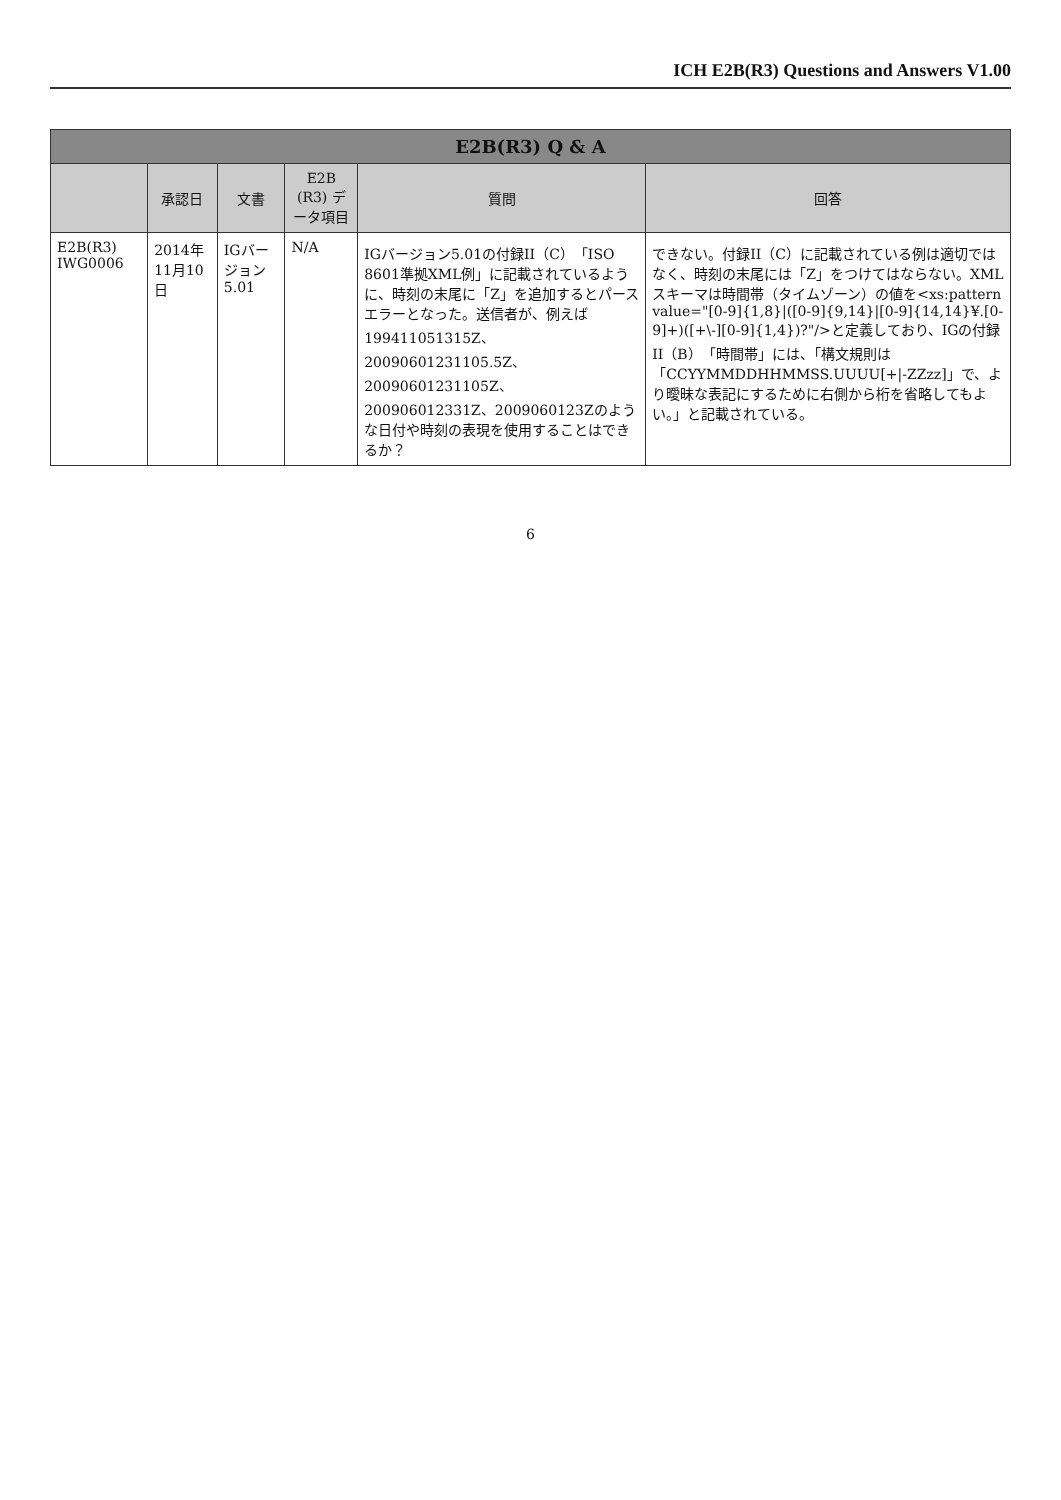ICH E2B(R3) Questions and Answers V1.00
| E2B(R3) Q & A | | | | | |
| --- | --- | --- | --- | --- | --- |
| | 承認日 | 文書 | E2B (R3) データ項目 | 質問 | 回答 |
| E2B(R3) IWG0006 | 2014年11月10日 | IGバージョン5.01 | N/A | IGバージョン5.01の付録II（C）「ISO 8601準拠XML例」に記載されているように、時刻の末尾に「Z」を追加するとパースエラーとなった。送信者が、例えば 19941105131​5Z、20090601231105.5Z、20090601231105Z、200906012331Z、2009060123Zのような日付や時刻の表現を使用することはできるか？ | できない。付録II（C）に記載されている例は適切ではなく、時刻の末尾には「Z」をつけてはならない。XMLスキーマは時間帯（タイムゾーン）の値を<xs:pattern value="[0-9]{1,8}/([0-9]{9,14}/[0-9]{14,14}¥.[0-9]+)([+\-][0-9]{1,4})?"/>と定義しており、IGの付録II（B）「時間帯」には、「構文規則は「CCYYMMDDHHMMSS.UUUU[+/-ZZzz]」で、より曖昧な表記にするために右側から桁を省略してもよい。」と記載されている。 |
6